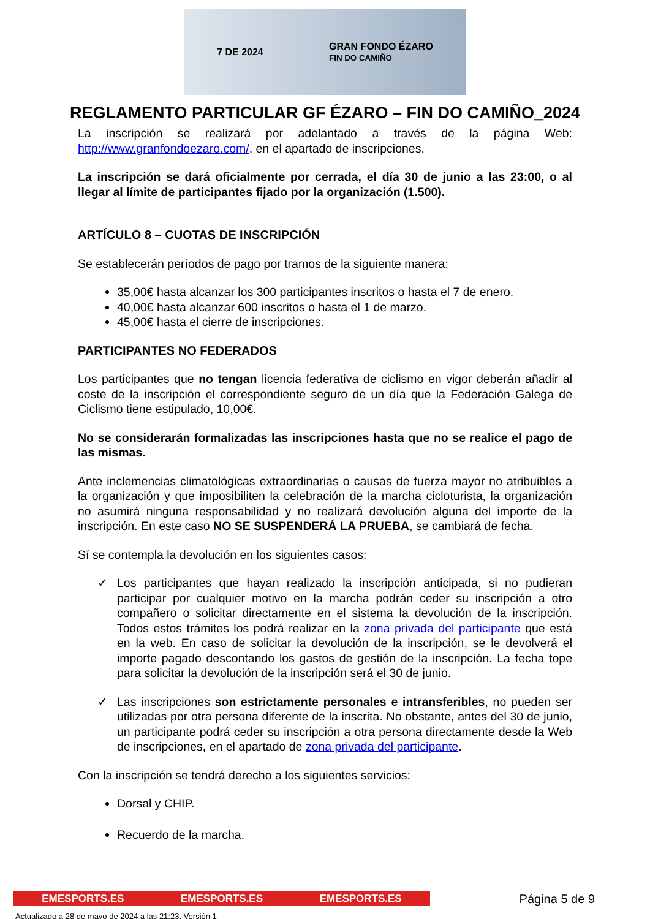7 DE 2024 GRAN FONDO ÉZARO
FIN DO CAMIÑO
REGLAMENTO PARTICULAR GF ÉZARO – FIN DO CAMIÑO_2024
La inscripción se realizará por adelantado a través de la página Web: http://www.granfondoezaro.com/, en el apartado de inscripciones.
La inscripción se dará oficialmente por cerrada, el día 30 de junio a las 23:00, o al llegar al límite de participantes fijado por la organización (1.500).
ARTÍCULO 8 – CUOTAS DE INSCRIPCIÓN
Se establecerán períodos de pago por tramos de la siguiente manera:
35,00€ hasta alcanzar los 300 participantes inscritos o hasta el 7 de enero.
40,00€ hasta alcanzar 600 inscritos o hasta el 1 de marzo.
45,00€ hasta el cierre de inscripciones.
PARTICIPANTES NO FEDERADOS
Los participantes que no tengan licencia federativa de ciclismo en vigor deberán añadir al coste de la inscripción el correspondiente seguro de un día que la Federación Galega de Ciclismo tiene estipulado, 10,00€.
No se considerarán formalizadas las inscripciones hasta que no se realice el pago de las mismas.
Ante inclemencias climatológicas extraordinarias o causas de fuerza mayor no atribuibles a la organización y que imposibiliten la celebración de la marcha cicloturista, la organización no asumirá ninguna responsabilidad y no realizará devolución alguna del importe de la inscripción. En este caso NO SE SUSPENDERÁ LA PRUEBA, se cambiará de fecha.
Sí se contempla la devolución en los siguientes casos:
✓ Los participantes que hayan realizado la inscripción anticipada, si no pudieran participar por cualquier motivo en la marcha podrán ceder su inscripción a otro compañero o solicitar directamente en el sistema la devolución de la inscripción. Todos estos trámites los podrá realizar en la zona privada del participante que está en la web. En caso de solicitar la devolución de la inscripción, se le devolverá el importe pagado descontando los gastos de gestión de la inscripción. La fecha tope para solicitar la devolución de la inscripción será el 30 de junio.
✓ Las inscripciones son estrictamente personales e intransferibles, no pueden ser utilizadas por otra persona diferente de la inscrita. No obstante, antes del 30 de junio, un participante podrá ceder su inscripción a otra persona directamente desde la Web de inscripciones, en el apartado de zona privada del participante.
Con la inscripción se tendrá derecho a los siguientes servicios:
Dorsal y CHIP.
Recuerdo de la marcha.
EMESPORTS.ES EMESPORTS.ES EMESPORTS.ES
Página 5 de 9
Actualizado a 28 de mayo de 2024 a las 21:23. Versión 1